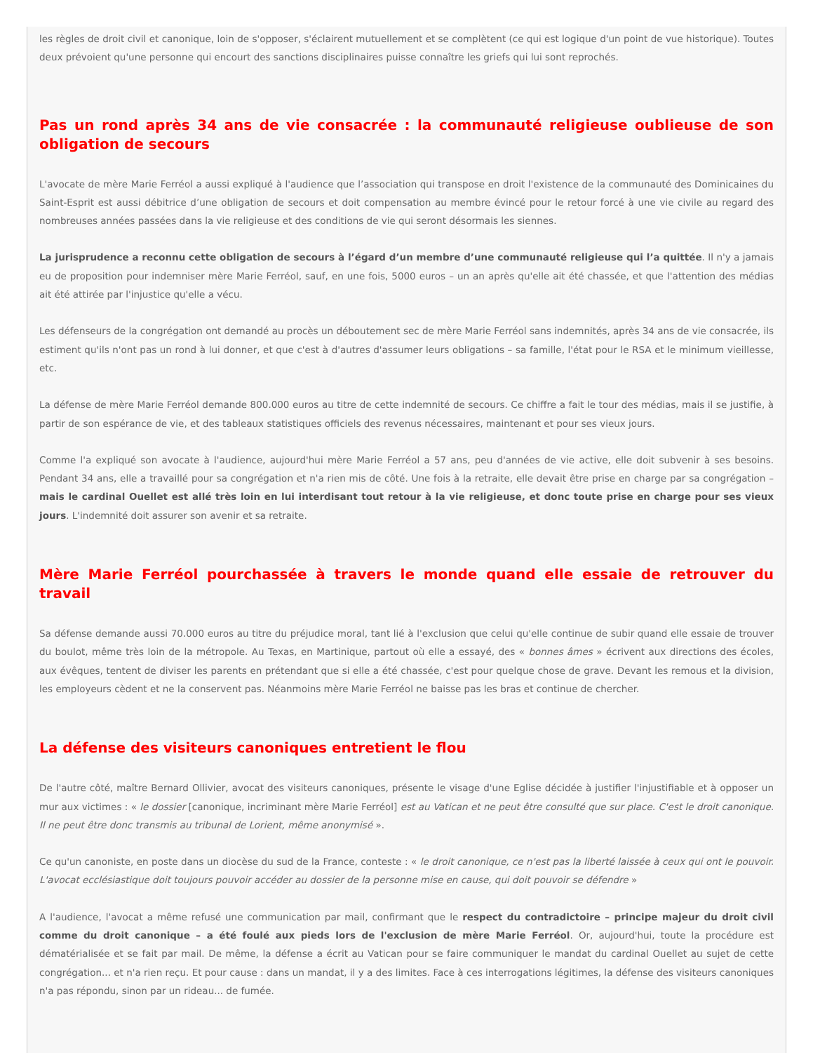les règles de droit civil et canonique, loin de s'opposer, s'éclairent mutuellement et se complètent (ce qui est logique d'un point de vue historique). Toutes deux prévoient qu'une personne qui encourt des sanctions disciplinaires puisse connaître les griefs qui lui sont reprochés.
Pas un rond après 34 ans de vie consacrée : la communauté religieuse oublieuse de son obligation de secours
L'avocate de mère Marie Ferréol a aussi expliqué à l'audience que l’association qui transpose en droit l'existence de la communauté des Dominicaines du Saint-Esprit est aussi débitrice d’une obligation de secours et doit compensation au membre évincé pour le retour forcé à une vie civile au regard des nombreuses années passées dans la vie religieuse et des conditions de vie qui seront désormais les siennes.
La jurisprudence a reconnu cette obligation de secours à l’égard d’un membre d’une communauté religieuse qui l’a quittée. Il n'y a jamais eu de proposition pour indemniser mère Marie Ferréol, sauf, en une fois, 5000 euros – un an après qu'elle ait été chassée, et que l'attention des médias ait été attirée par l'injustice qu'elle a vécu.
Les défenseurs de la congrégation ont demandé au procès un déboutement sec de mère Marie Ferréol sans indemnités, après 34 ans de vie consacrée, ils estiment qu'ils n'ont pas un rond à lui donner, et que c'est à d'autres d'assumer leurs obligations – sa famille, l'état pour le RSA et le minimum vieillesse, etc.
La défense de mère Marie Ferréol demande 800.000 euros au titre de cette indemnité de secours. Ce chiffre a fait le tour des médias, mais il se justifie, à partir de son espérance de vie, et des tableaux statistiques officiels des revenus nécessaires, maintenant et pour ses vieux jours.
Comme l'a expliqué son avocate à l'audience, aujourd'hui mère Marie Ferréol a 57 ans, peu d'années de vie active, elle doit subvenir à ses besoins. Pendant 34 ans, elle a travaillé pour sa congrégation et n'a rien mis de côté. Une fois à la retraite, elle devait être prise en charge par sa congrégation – mais le cardinal Ouellet est allé très loin en lui interdisant tout retour à la vie religieuse, et donc toute prise en charge pour ses vieux jours. L'indemnité doit assurer son avenir et sa retraite.
Mère Marie Ferréol pourchassée à travers le monde quand elle essaie de retrouver du travail
Sa défense demande aussi 70.000 euros au titre du préjudice moral, tant lié à l'exclusion que celui qu'elle continue de subir quand elle essaie de trouver du boulot, même très loin de la métropole. Au Texas, en Martinique, partout où elle a essayé, des « bonnes âmes » écrivent aux directions des écoles, aux évêques, tentent de diviser les parents en prétendant que si elle a été chassée, c'est pour quelque chose de grave. Devant les remous et la division, les employeurs cèdent et ne la conservent pas. Néanmoins mère Marie Ferréol ne baisse pas les bras et continue de chercher.
La défense des visiteurs canoniques entretient le flou
De l'autre côté, maître Bernard Ollivier, avocat des visiteurs canoniques, présente le visage d'une Eglise décidée à justifier l'injustifiable et à opposer un mur aux victimes : « le dossier [canonique, incriminant mère Marie Ferréol] est au Vatican et ne peut être consulté que sur place. C'est le droit canonique. Il ne peut être donc transmis au tribunal de Lorient, même anonymisé ».
Ce qu'un canoniste, en poste dans un diocèse du sud de la France, conteste : « le droit canonique, ce n'est pas la liberté laissée à ceux qui ont le pouvoir. L'avocat ecclésiastique doit toujours pouvoir accéder au dossier de la personne mise en cause, qui doit pouvoir se défendre »
A l'audience, l'avocat a même refusé une communication par mail, confirmant que le respect du contradictoire – principe majeur du droit civil comme du droit canonique – a été foulé aux pieds lors de l'exclusion de mère Marie Ferréol. Or, aujourd'hui, toute la procédure est dématérialisée et se fait par mail. De même, la défense a écrit au Vatican pour se faire communiquer le mandat du cardinal Ouellet au sujet de cette congrégation... et n'a rien reçu. Et pour cause : dans un mandat, il y a des limites. Face à ces interrogations légitimes, la défense des visiteurs canoniques n'a pas répondu, sinon par un rideau... de fumée.